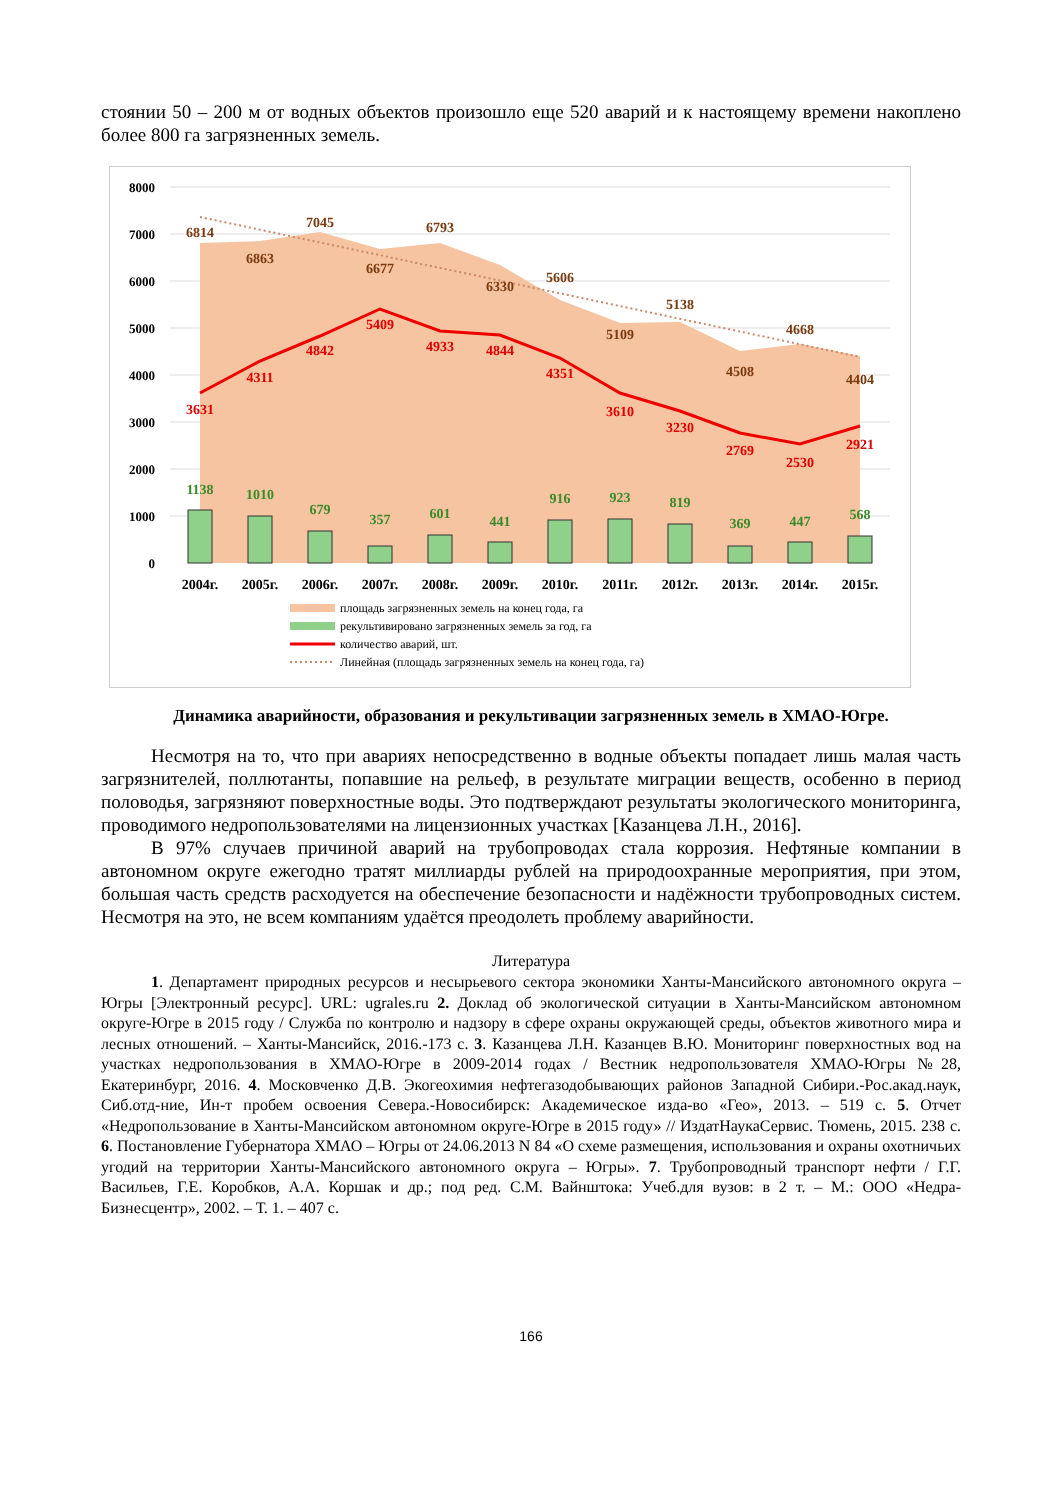стоянии 50 – 200 м от водных объектов произошло еще 520 аварий и к настоящему времени накоплено более 800 га загрязненных земель.
8000
7000
6000
5000
4000
3000
2000
1000
0
6814
6863
7045
6677
6793
6330
5606
5109
5138
4508
4668
4404
3631
4311
4842
5409
4933
4844
4351
3610
3230
2769
2530
2921
1138
1010
679
357
601
441
916
923
819
369
447
568
2004г.
2005г.
2006г.
2007г.
2008г.
2009г.
2010г.
2011г.
2012г.
2013г.
2014г.
2015г.
площадь загрязненных земель на конец года, га
рекультивировано загрязненных земель за год, га
количество аварий, шт.
Линейная (площадь загрязненных земель на конец года, га)
Динамика аварийности, образования и рекультивации загрязненных земель в ХМАО-Югре.
Несмотря на то, что при авариях непосредственно в водные объекты попадает лишь малая часть загрязнителей, поллютанты, попавшие на рельеф, в результате миграции веществ, особенно в период половодья, загрязняют поверхностные воды. Это подтверждают результаты экологического мониторинга, проводимого недропользователями на лицензионных участках [Казанцева Л.Н., 2016].
В 97% случаев причиной аварий на трубопроводах стала коррозия. Нефтяные компании в автономном округе ежегодно тратят миллиарды рублей на природоохранные мероприятия, при этом, большая часть средств расходуется на обеспечение безопасности и надёжности трубопроводных систем. Несмотря на это, не всем компаниям удаётся преодолеть проблему аварийности.
Литература
1. Департамент природных ресурсов и несырьевого сектора экономики Ханты-Мансийского автономного округа – Югры [Электронный ресурс]. URL: ugrales.ru 2. Доклад об экологической ситуации в Ханты-Мансийском автономном округе-Югре в 2015 году / Служба по контролю и надзору в сфере охраны окружающей среды, объектов животного мира и лесных отношений. – Ханты-Мансийск, 2016.-173 с. 3. Казанцева Л.Н. Казанцев В.Ю. Мониторинг поверхностных вод на участках недропользования в ХМАО-Югре в 2009-2014 годах / Вестник недропользователя ХМАО-Югры №28, Екатеринбург, 2016. 4. Московченко Д.В. Экогеохимия нефтегазодобывающих районов Западной Сибири.-Рос.акад.наук, Сиб.отд-ние, Ин-т пробем освоения Севера.-Новосибирск: Академическое изда-во «Гео», 2013. – 519 с. 5. Отчет «Недропользование в Ханты-Мансийском автономном округе-Югре в 2015 году» // ИздатНаукаСервис. Тюмень, 2015. 238 с. 6. Постановление Губернатора ХМАО – Югры от 24.06.2013 N 84 «О схеме размещения, использования и охраны охотничьих угодий на территории Ханты-Мансийского автономного округа – Югры». 7. Трубопроводный транспорт нефти / Г.Г. Васильев, Г.Е. Коробков, А.А. Коршак и др.; под ред. С.М. Вайнштока: Учеб.для вузов: в 2 т. – М.: ООО «Недра-Бизнесцентр», 2002. – Т. 1. – 407 с.
166